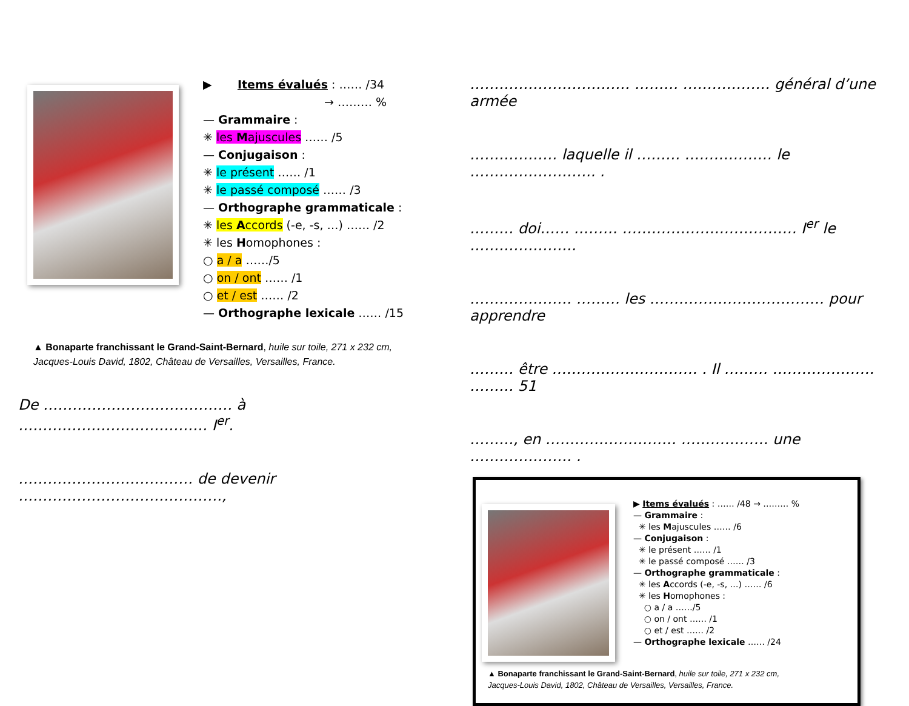▶ Items évalués : …… /34
→ ……… %
— Grammaire :
✳ les Majuscules …… /5
— Conjugaison :
✳ le présent …… /1
✳ le passé composé …… /3
— Orthographe grammaticale :
✳ les Accords (-e, -s, …) …… /2
✳ les Homophones :
○ a / a ……/5
○ on / ont …… /1
○ et / est …… /2
— Orthographe lexicale …… /15
▲ Bonaparte franchissant le Grand-Saint-Bernard, huile sur toile, 271 x 232 cm,
Jacques-Louis David, 1802, Château de Versailles, Versailles, France.
De ………………………………… à ………………………………… I<sup>er</sup>.
……………………………… de devenir ……………………………………,
…………………………… ……… ……………… général d’une armée
……………… laquelle il ……… ……………… le …………………….. .
……… doi…… ……… ……………………………… I<sup>er</sup> le ………………….
………………… ……… les ……………………………… pour apprendre
……… être ………………………… . Il ……… ………………… ……… 51
………, en ……………………… ……………… une ………………… .
▶ Items évalués : …… /48 → ……… %
— Grammaire :
✳ les Majuscules …… /6
— Conjugaison :
✳ le présent …… /1
✳ le passé composé …… /3
— Orthographe grammaticale :
✳ les Accords (-e, -s, …) …… /6
✳ les Homophones :
○ a / a ……/5
○ on / ont …… /1
○ et / est …… /2
— Orthographe lexicale …… /24
▲ Bonaparte franchissant le Grand-Saint-Bernard, huile sur toile, 271 x 232 cm,
Jacques-Louis David, 1802, Château de Versailles, Versailles, France.